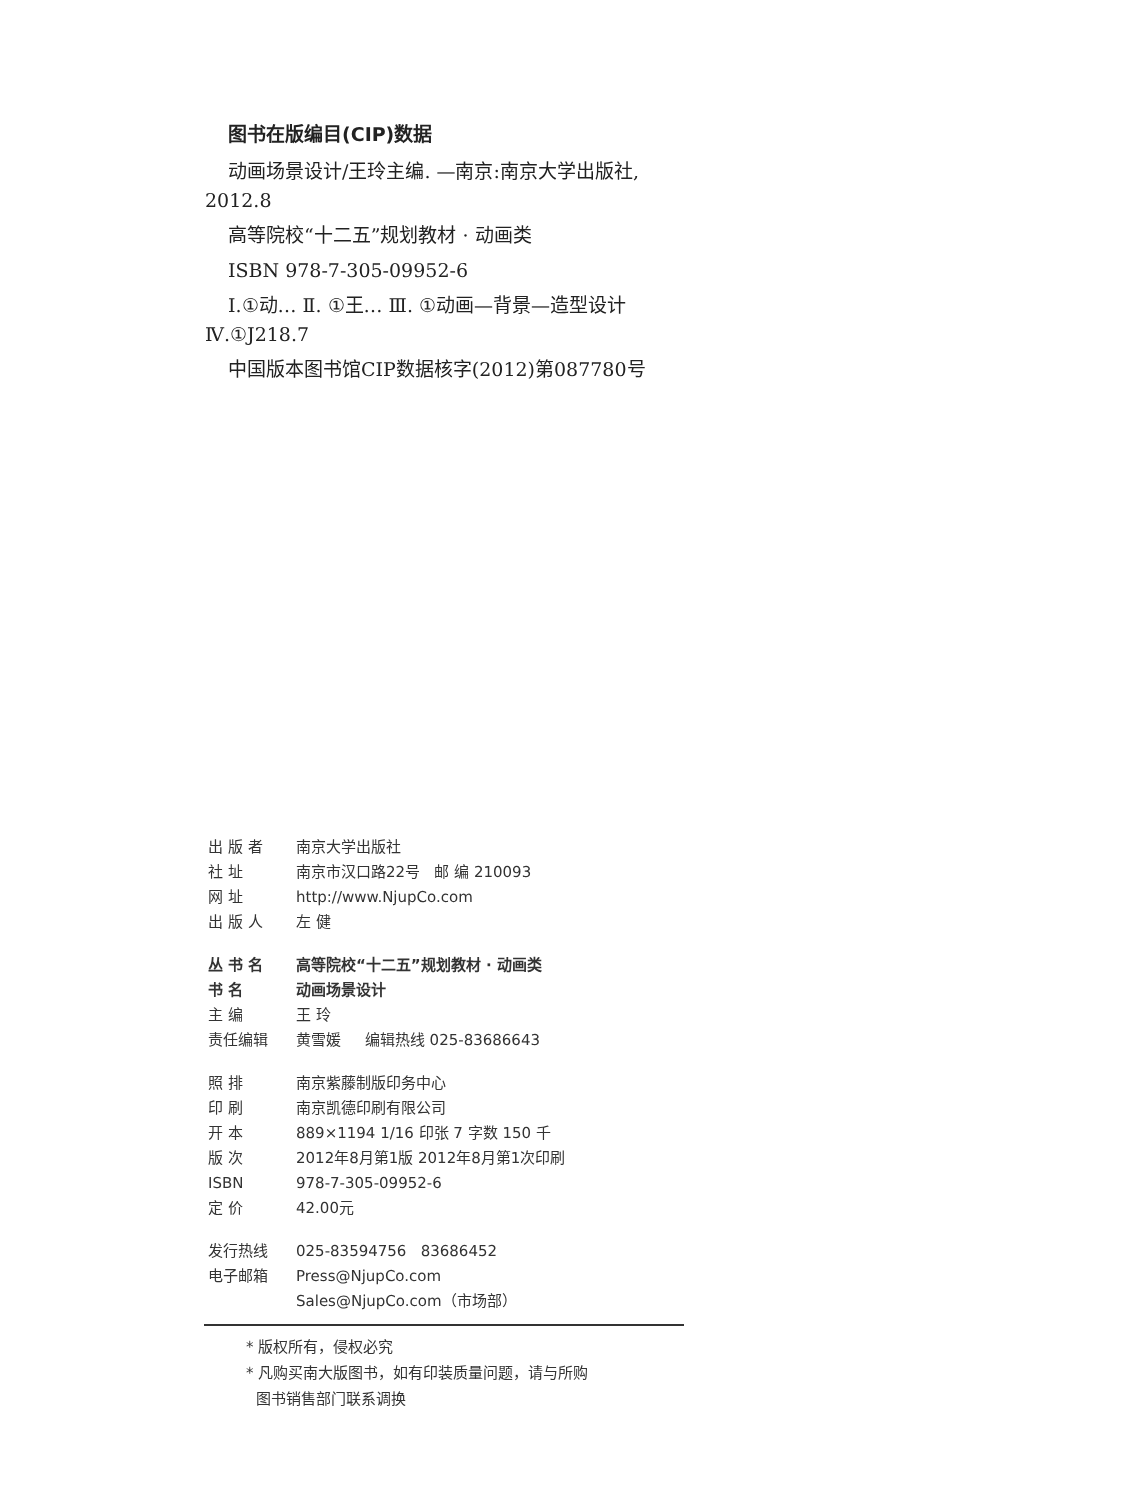图书在版编目(CIP)数据
动画场景设计/王玲主编. —南京:南京大学出版社, 2012.8
高等院校“十二五”规划教材 · 动画类
ISBN 978-7-305-09952-6
Ⅰ.①动… Ⅱ. ①王… Ⅲ. ①动画—背景—造型设计 Ⅳ.①J218.7
中国版本图书馆CIP数据核字(2012)第087780号
| 出 版 者 | 南京大学出版社 |
| 社 址 | 南京市汉口路22号 邮 编 210093 |
| 网 址 | http://www.NjupCo.com |
| 出 版 人 | 左 健 |
| 丛 书 名 | 高等院校“十二五”规划教材 · 动画类 |
| 书 名 | 动画场景设计 |
| 主 编 | 王 玲 |
| 责任编辑 | 黄雪媛 编辑热线 025-83686643 |
| 照 排 | 南京紫藤制版印务中心 |
| 印 刷 | 南京凯德印刷有限公司 |
| 开 本 | 889×1194 1/16 印张 7 字数 150 千 |
| 版 次 | 2012年8月第1版 2012年8月第1次印刷 |
| ISBN | 978-7-305-09952-6 |
| 定 价 | 42.00元 |
| 发行热线 | 025-83594756 83686452 |
| 电子邮箱 | Press@NjupCo.com |
| | Sales@NjupCo.com（市场部） |
* 版权所有，侵权必究
* 凡购买南大版图书，如有印装质量问题，请与所购
图书销售部门联系调换